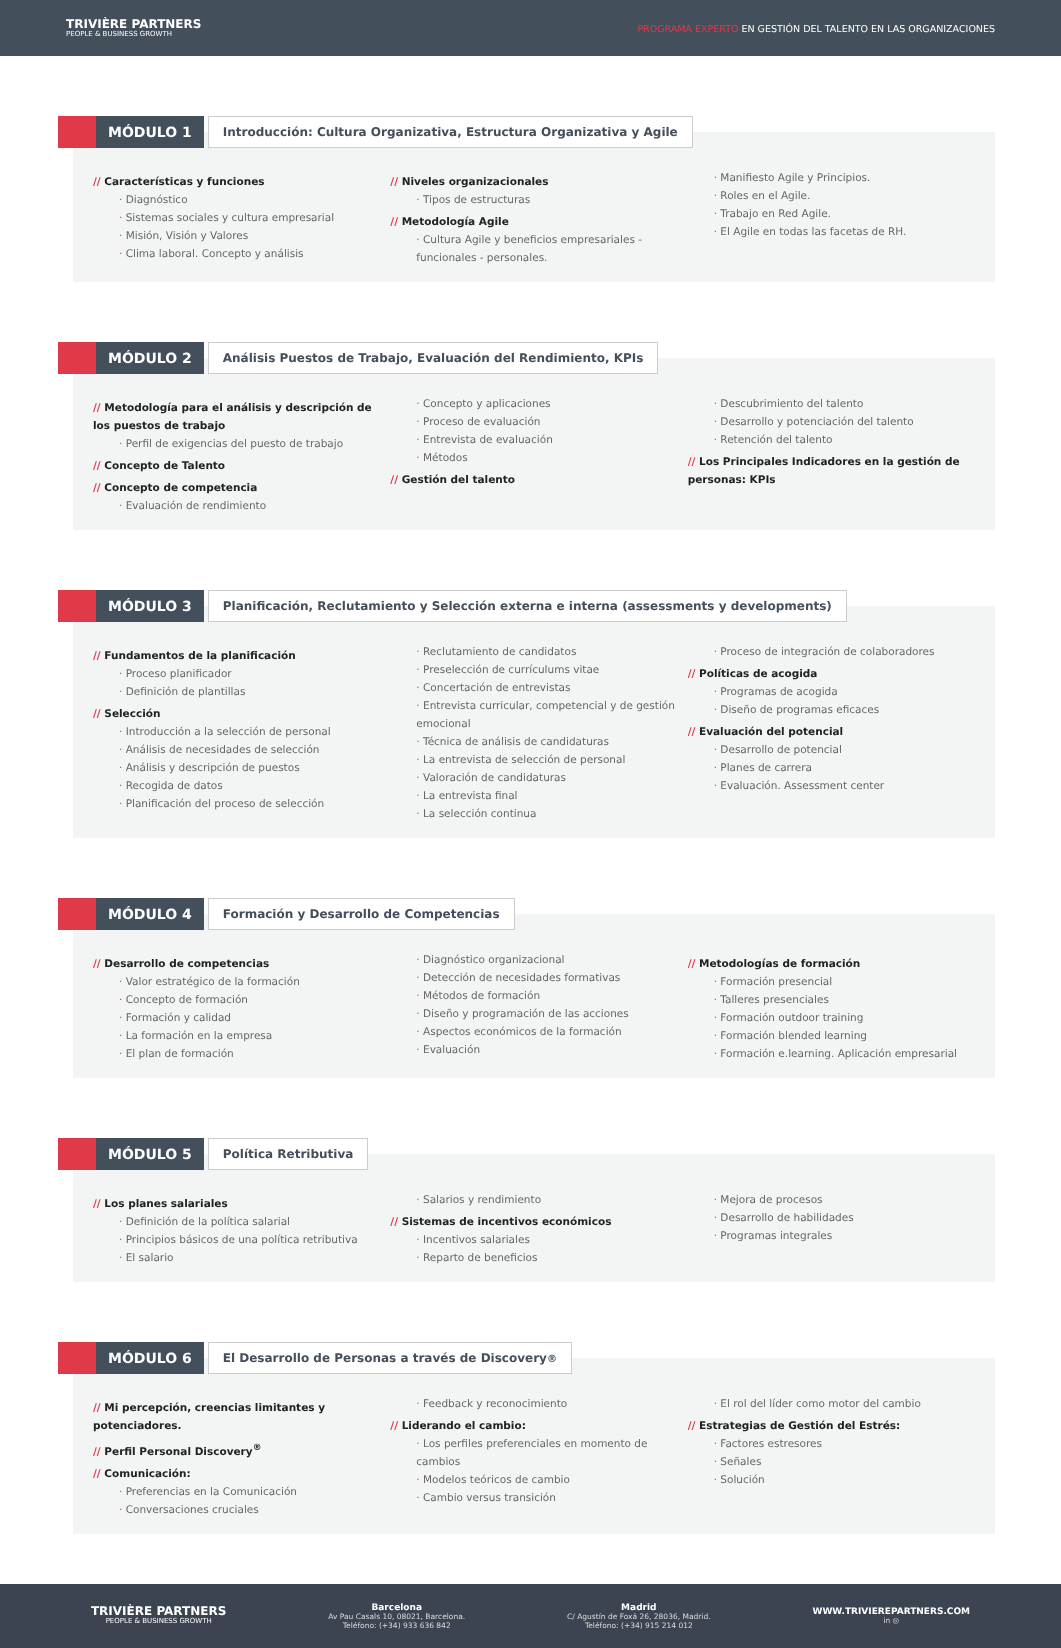TRIVIÈRE PARTNERS
PEOPLE & BUSINESS GROWTH
PROGRAMA EXPERTO EN GESTIÓN DEL TALENTO EN LAS ORGANIZACIONES
MÓDULO 1
Introducción: Cultura Organizativa, Estructura Organizativa y Agile
// Características y funciones
· Diagnóstico
· Sistemas sociales y cultura empresarial
· Misión, Visión y Valores
· Clima laboral. Concepto y análisis
// Niveles organizacionales
· Tipos de estructuras
// Metodología Agile
· Cultura Agile y beneficios empresariales - funcionales - personales.
· Manifiesto Agile y Principios.
· Roles en el Agile.
· Trabajo en Red Agile.
· El Agile en todas las facetas de RH.
MÓDULO 2
Análisis Puestos de Trabajo, Evaluación del Rendimiento, KPIs
// Metodología para el análisis y descripción de los puestos de trabajo
· Perfil de exigencias del puesto de trabajo
// Concepto de Talento
// Concepto de competencia
· Evaluación de rendimiento
· Concepto y aplicaciones
· Proceso de evaluación
· Entrevista de evaluación
· Métodos
// Gestión del talento
· Descubrimiento del talento
· Desarrollo y potenciación del talento
· Retención del talento
// Los Principales Indicadores en la gestión de personas: KPIs
MÓDULO 3
Planificación, Reclutamiento y Selección externa e interna (assessments y developments)
// Fundamentos de la planificación
· Proceso planificador
· Definición de plantillas
// Selección
· Introducción a la selección de personal
· Análisis de necesidades de selección
· Análisis y descripción de puestos
· Recogida de datos
· Planificación del proceso de selección
· Reclutamiento de candidatos
· Preselección de currículums vitae
· Concertación de entrevistas
· Entrevista curricular, competencial y de gestión emocional
· Técnica de análisis de candidaturas
· La entrevista de selección de personal
· Valoración de candidaturas
· La entrevista final
· La selección continua
· Proceso de integración de colaboradores
// Políticas de acogida
· Programas de acogida
· Diseño de programas eficaces
// Evaluación del potencial
· Desarrollo de potencial
· Planes de carrera
· Evaluación. Assessment center
MÓDULO 4
Formación y Desarrollo de Competencias
// Desarrollo de competencias
· Valor estratégico de la formación
· Concepto de formación
· Formación y calidad
· La formación en la empresa
· El plan de formación
· Diagnóstico organizacional
· Detección de necesidades formativas
· Métodos de formación
· Diseño y programación de las acciones
· Aspectos económicos de la formación
· Evaluación
// Metodologías de formación
· Formación presencial
· Talleres presenciales
· Formación outdoor training
· Formación blended learning
· Formación e.learning. Aplicación empresarial
MÓDULO 5
Política Retributiva
// Los planes salariales
· Definición de la política salarial
· Principios básicos de una política retributiva
· El salario
· Salarios y rendimiento
// Sistemas de incentivos económicos
· Incentivos salariales
· Reparto de beneficios
· Mejora de procesos
· Desarrollo de habilidades
· Programas integrales
MÓDULO 6
El Desarrollo de Personas a través de Discovery<sup>®</sup>
// Mi percepción, creencias limitantes y potenciadores.
// Perfil Personal Discovery<sup>®</sup>
// Comunicación:
· Preferencias en la Comunicación
· Conversaciones cruciales
· Feedback y reconocimiento
// Liderando el cambio:
· Los perfiles preferenciales en momento de cambios
· Modelos teóricos de cambio
· Cambio versus transición
· El rol del líder como motor del cambio
// Estrategias de Gestión del Estrés:
· Factores estresores
· Señales
· Solución
TRIVIÈRE PARTNERS
PEOPLE & BUSINESS GROWTH
Barcelona
Av Pau Casals 10, 08021, Barcelona.
Teléfono: (+34) 933 636 842
Madrid
C/ Agustín de Foxá 26, 28036, Madrid.
Teléfono: (+34) 915 214 012
WWW.TRIVIEREPARTNERS.COM
in ◎